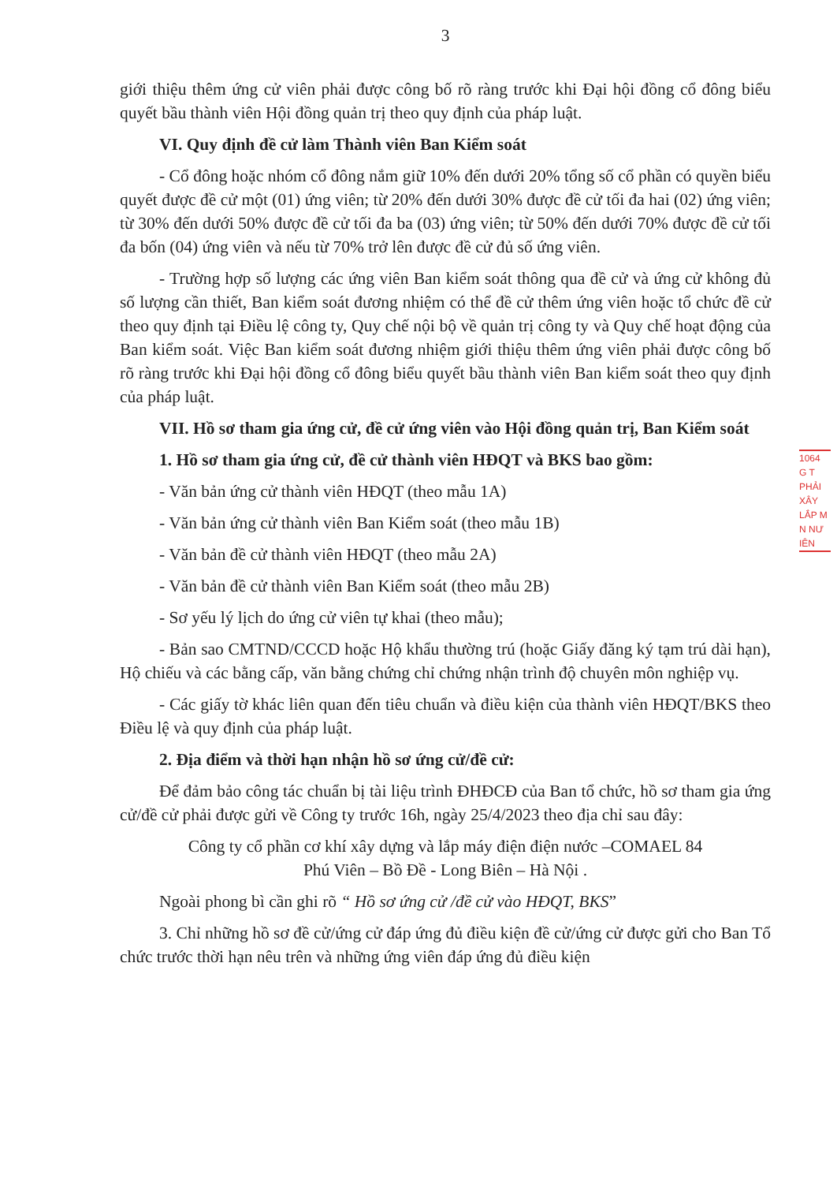3
giới thiệu thêm ứng cử viên phải được công bố rõ ràng trước khi Đại hội đồng cổ đông biểu quyết bầu thành viên Hội đồng quản trị theo quy định của pháp luật.
VI. Quy định đề cử làm Thành viên Ban Kiểm soát
- Cổ đông hoặc nhóm cổ đông nắm giữ 10% đến dưới 20% tổng số cổ phần có quyền biểu quyết được đề cử một (01) ứng viên; từ 20% đến dưới 30% được đề cử tối đa hai (02) ứng viên; từ 30% đến dưới 50% được đề cử tối đa ba (03) ứng viên; từ 50% đến dưới 70% được đề cử tối đa bốn (04) ứng viên và nếu từ 70% trở lên được đề cử đủ số ứng viên.
- Trường hợp số lượng các ứng viên Ban kiểm soát thông qua đề cử và ứng cử không đủ số lượng cần thiết, Ban kiểm soát đương nhiệm có thể đề cử thêm ứng viên hoặc tổ chức đề cử theo quy định tại Điều lệ công ty, Quy chế nội bộ về quản trị công ty và Quy chế hoạt động của Ban kiểm soát. Việc Ban kiểm soát đương nhiệm giới thiệu thêm ứng viên phải được công bố rõ ràng trước khi Đại hội đồng cổ đông biểu quyết bầu thành viên Ban kiểm soát theo quy định của pháp luật.
VII. Hồ sơ tham gia ứng cử, đề cử ứng viên vào Hội đồng quản trị, Ban Kiểm soát
1. Hồ sơ tham gia ứng cử, đề cử thành viên HĐQT và BKS bao gồm:
- Văn bản ứng cử thành viên HĐQT (theo mẫu 1A)
- Văn bản ứng cử thành viên Ban Kiểm soát (theo mẫu 1B)
- Văn bản đề cử thành viên HĐQT (theo mẫu 2A)
- Văn bản đề cử thành viên Ban Kiểm soát (theo mẫu 2B)
- Sơ yếu lý lịch do ứng cử viên tự khai (theo mẫu);
- Bản sao CMTND/CCCD hoặc Hộ khẩu thường trú (hoặc Giấy đăng ký tạm trú dài hạn), Hộ chiếu và các bằng cấp, văn bằng chứng chỉ chứng nhận trình độ chuyên môn nghiệp vụ.
- Các giấy tờ khác liên quan đến tiêu chuẩn và điều kiện của thành viên HĐQT/BKS theo Điều lệ và quy định của pháp luật.
2. Địa điểm và thời hạn nhận hồ sơ ứng cử/đề cử:
Để đảm bảo công tác chuẩn bị tài liệu trình ĐHĐCĐ của Ban tổ chức, hồ sơ tham gia ứng cử/đề cử phải được gửi về Công ty trước 16h, ngày 25/4/2023 theo địa chỉ sau đây:
Công ty cổ phần cơ khí xây dựng và lắp máy điện điện nước –COMAEL 84
Phú Viên – Bồ Đề - Long Biên – Hà Nội .
Ngoài phong bì cần ghi rõ “ Hồ sơ ứng cử /đề cử vào HĐQT, BKS”
3. Chỉ những hồ sơ đề cử/ứng cử đáp ứng đủ điều kiện đề cử/ứng cử được gửi cho Ban Tổ chức trước thời hạn nêu trên và những ứng viên đáp ứng đủ điều kiện
1064
G T
PHẢI
XÂY
LẮP M
N NƯ
IÊN